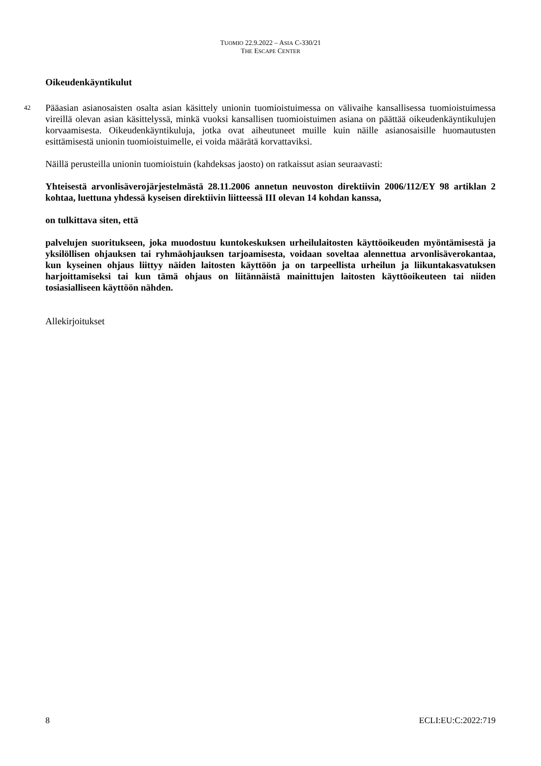TUOMIO 22.9.2022 – ASIA C-330/21
THE ESCAPE CENTER
Oikeudenkäyntikulut
42 Pääasian asianosaisten osalta asian käsittely unionin tuomioistuimessa on välivaihe kansallisessa tuomioistuimessa vireillä olevan asian käsittelyssä, minkä vuoksi kansallisen tuomioistuimen asiana on päättää oikeudenkäyntikulujen korvaamisesta. Oikeudenkäyntikuluja, jotka ovat aiheutuneet muille kuin näille asianosaisille huomautusten esittämisestä unionin tuomioistuimelle, ei voida määrätä korvattaviksi.
Näillä perusteilla unionin tuomioistuin (kahdeksas jaosto) on ratkaissut asian seuraavasti:
Yhteisestä arvonlisäverojärjestelmästä 28.11.2006 annetun neuvoston direktiivin 2006/112/EY 98 artiklan 2 kohtaa, luettuna yhdessä kyseisen direktiivin liitteessä III olevan 14 kohdan kanssa,
on tulkittava siten, että
palvelujen suoritukseen, joka muodostuu kuntokeskuksen urheilulaitosten käyttöoikeuden myöntämisestä ja yksilöllisen ohjauksen tai ryhmäohjauksen tarjoamisesta, voidaan soveltaa alennettua arvonlisäverokantaa, kun kyseinen ohjaus liittyy näiden laitosten käyttöön ja on tarpeellista urheilun ja liikuntakasvatuksen harjoittamiseksi tai kun tämä ohjaus on liitännäistä mainittujen laitosten käyttöoikeuteen tai niiden tosiasialliseen käyttöön nähden.
Allekirjoitukset
8 ECLI:EU:C:2022:719